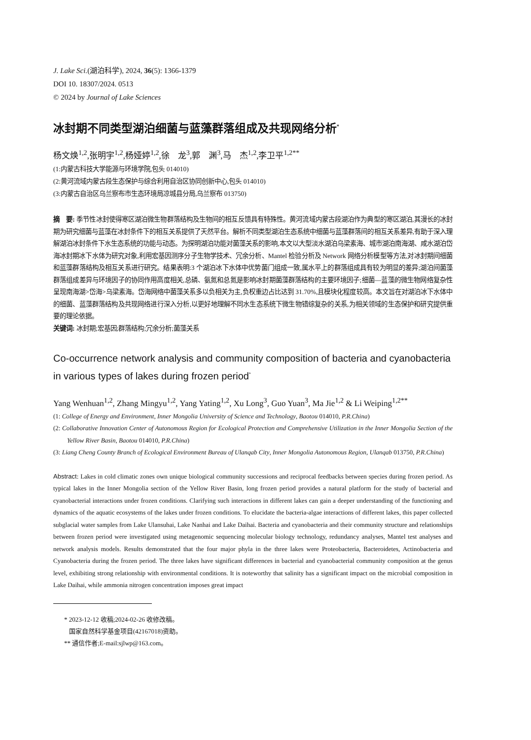J. Lake Sci.(湖泊科学), 2024, 36(5): 1366-1379
DOI 10. 18307/2024. 0513
© 2024 by Journal of Lake Sciences
冰封期不同类型湖泊细菌与蓝藻群落组成及共现网络分析<sup>*</sup>
杨文焕<sup>1,2</sup>,张明宇<sup>1,2</sup>,杨娅婷<sup>1,2</sup>,徐　龙<sup>3</sup>,郭　渊<sup>3</sup>,马　杰<sup>1,2</sup>,李卫平<sup>1,2**</sup>
(1:内蒙古科技大学能源与环境学院,包头 014010)
(2:黄河流域内蒙古段生态保护与综合利用自治区协同创新中心,包头 014010)
(3:内蒙古自治区乌兰察布市生态环境局凉城县分局,乌兰察布 013750)
摘　要: 季节性冰封使得寒区湖泊微生物群落结构及生物间的相互反馈具有特殊性。黄河流域内蒙古段湖泊作为典型的寒区湖泊,其漫长的冰封期为研究细菌与蓝藻在冰封条件下的相互关系提供了天然平台。解析不同类型湖泊生态系统中细菌与蓝藻群落间的相互关系差异,有助于深入理解湖泊冰封条件下水生态系统的功能与动态。为探明湖泊功能对菌藻关系的影响,本文以大型淡水湖泊乌梁素海、城市湖泊南海湖、咸水湖泊岱海冰封期冰下水体为研究对象,利用宏基因测序分子生物学技术、冗余分析、Mantel 检验分析及 Network 网络分析模型等方法,对冰封期间细菌和蓝藻群落结构及相互关系进行研究。结果表明:3 个湖泊冰下水体中优势菌门组成一致,属水平上的群落组成具有较为明显的差异;湖泊间菌藻群落组成差异与环境因子的协同作用高度相关,总磷、氨氮和总氮是影响冰封期菌藻群落结构的主要环境因子;细菌—蓝藻的微生物网络复杂性呈现南海湖>岱海>乌梁素海。岱海网络中菌藻关系多以负相关为主,负权重边占比达到 31.70%,且模块化程度较高。本文旨在对湖泊冰下水体中的细菌、蓝藻群落结构及共现网络进行深入分析,以更好地理解不同水生态系统下微生物错综复杂的关系,为相关领域的生态保护和研究提供重要的理论依据。
关键词: 冰封期;宏基因;群落结构;冗余分析;菌藻关系
Co-occurrence network analysis and community composition of bacteria and cyanobacteria in various types of lakes during frozen period<sup>*</sup>
Yang Wenhuan<sup>1,2</sup>, Zhang Mingyu<sup>1,2</sup>, Yang Yating<sup>1,2</sup>, Xu Long<sup>3</sup>, Guo Yuan<sup>3</sup>, Ma Jie<sup>1,2</sup> & Li Weiping<sup>1,2**</sup>
(1: College of Energy and Environment, Inner Mongolia University of Science and Technology, Baotou 014010, P.R.China)
(2: Collaborative Innovation Center of Autonomous Region for Ecological Protection and Comprehensive Utilization in the Inner Mongolia Section of the Yellow River Basin, Baotou 014010, P.R.China)
(3: Liang Cheng County Branch of Ecological Environment Bureau of Ulanqab City, Inner Mongolia Autonomous Region, Ulanqab 013750, P.R.China)
Abstract: Lakes in cold climatic zones own unique biological community successions and reciprocal feedbacks between species during frozen period. As typical lakes in the Inner Mongolia section of the Yellow River Basin, long frozen period provides a natural platform for the study of bacterial and cyanobacterial interactions under frozen conditions. Clarifying such interactions in different lakes can gain a deeper understanding of the functioning and dynamics of the aquatic ecosystems of the lakes under frozen conditions. To elucidate the bacteria-algae interactions of different lakes, this paper collected subglacial water samples from Lake Ulansuhai, Lake Nanhai and Lake Daihai. Bacteria and cyanobacteria and their community structure and relationships between frozen period were investigated using metagenomic sequencing molecular biology technology, redundancy analyses, Mantel test analyses and network analysis models. Results demonstrated that the four major phyla in the three lakes were Proteobacteria, Bacteroidetes, Actinobacteria and Cyanobacteria during the frozen period. The three lakes have significant differences in bacterial and cyanobacterial community composition at the genus level, exhibiting strong relationship with environmental conditions. It is noteworthy that salinity has a significant impact on the microbial composition in Lake Daihai, while ammonia nitrogen concentration imposes great impact
* 2023-12-12 收稿;2024-02-26 收修改稿。
国家自然科学基金项目(42167018)资助。
** 通信作者;E-mail:sjlwp@163.com。